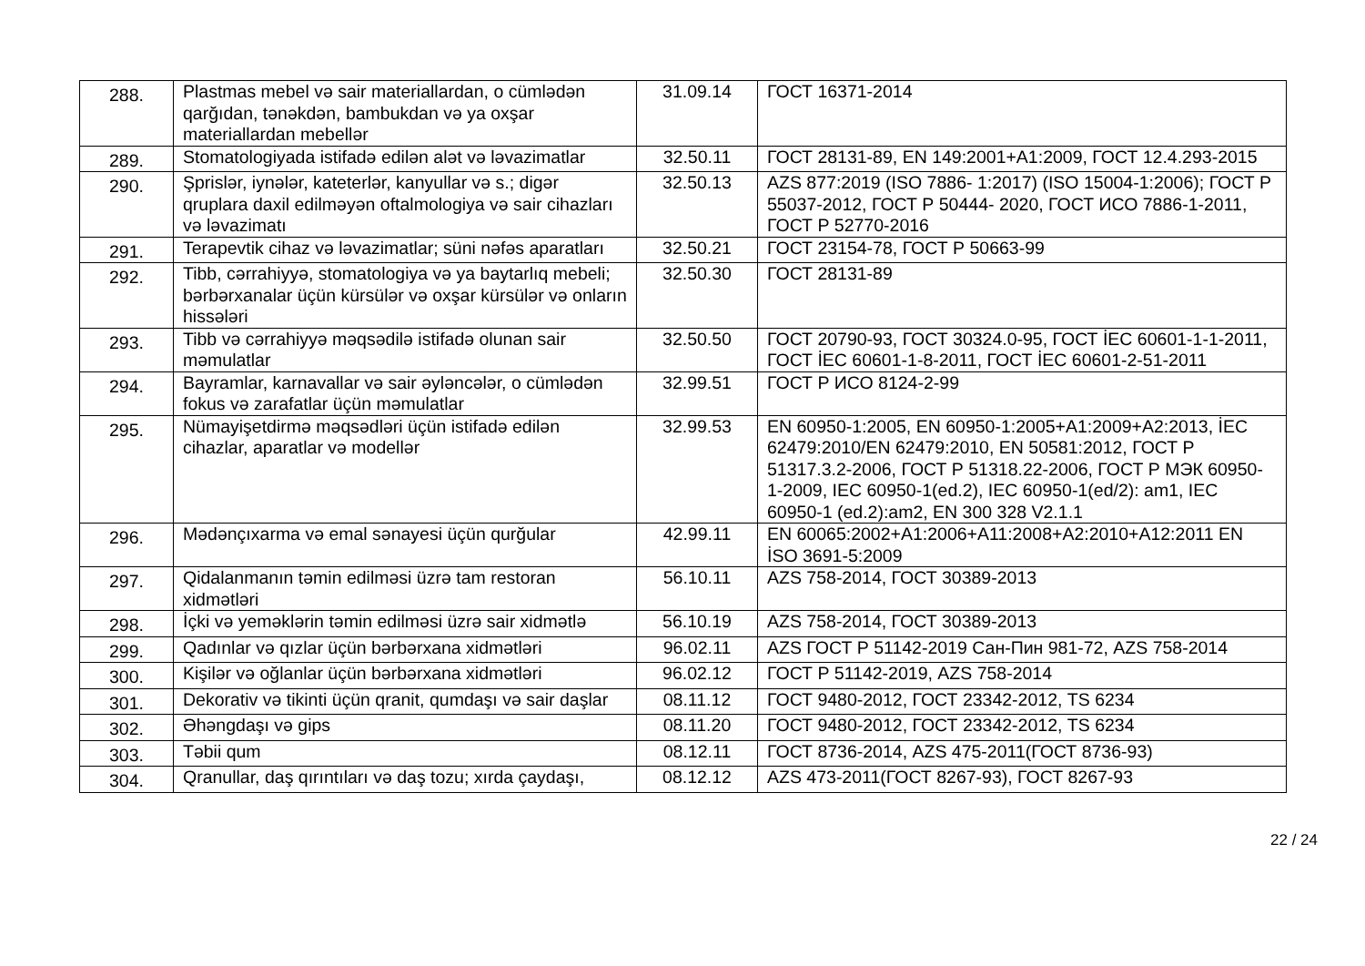| 288. | Plastmas mebel və sair materiallardan, o cümlədən qarğıdan, tənəkdən, bambukdan və ya oxşar materiallardan mebellər | 31.09.14 | ГОСТ 16371-2014 |
| 289. | Stomatologiyada istifadə edilən alət və ləvazimatlar | 32.50.11 | ГОСТ 28131-89, EN 149:2001+A1:2009, ГОСТ 12.4.293-2015 |
| 290. | Şprislər, iynələr, kateterlər, kanyullar və s.; digər qruplara daxil edilməyən oftalmologiya və sair cihazları və ləvazimatı | 32.50.13 | AZS 877:2019 (ISO 7886- 1:2017) (ISO 15004-1:2006); ГОСТ Р 55037-2012, ГОСТ Р 50444- 2020, ГОСТ ИСО 7886-1-2011, ГОСТ Р 52770-2016 |
| 291. | Terapevtik cihaz və ləvazimatlar; süni nəfəs aparatları | 32.50.21 | ГОСТ 23154-78, ГОСТ Р 50663-99 |
| 292. | Tibb, cərrahiyyə, stomatologiya və ya baytarlıq mebeli; bərbərxanalar üçün kürsülər və oxşar kürsülər və onların hissələri | 32.50.30 | ГОСТ 28131-89 |
| 293. | Tibb və cərrahiyyə məqsədilə istifadə olunan sair məmulatlar | 32.50.50 | ГОСТ 20790-93, ГОСТ 30324.0-95, ГОСТ İEC 60601-1-1-2011, ГОСТ İEC 60601-1-8-2011, ГОСТ İEC 60601-2-51-2011 |
| 294. | Bayramlar, karnavallar və sair əyləncələr, o cümlədən fokus və zarafatlar üçün məmulatlar | 32.99.51 | ГОСТ Р ИСО 8124-2-99 |
| 295. | Nümayişetdirmə məqsədləri üçün istifadə edilən cihazlar, aparatlar və modellər | 32.99.53 | EN 60950-1:2005, EN 60950-1:2005+A1:2009+A2:2013, İEC 62479:2010/EN 62479:2010, EN 50581:2012, ГОСТ Р 51317.3.2-2006, ГОСТ Р 51318.22-2006, ГОСТ Р МЭК 60950-1-2009, IEC 60950-1(ed.2), IEC 60950-1(ed/2): am1, IEC 60950-1 (ed.2):am2, EN 300 328 V2.1.1 |
| 296. | Mədənçıxarma və emal sənayesi üçün qurğular | 42.99.11 | EN 60065:2002+A1:2006+A11:2008+A2:2010+A12:2011 EN İSO 3691-5:2009 |
| 297. | Qidalanmanın təmin edilməsi üzrə tam restoran xidmətləri | 56.10.11 | AZS 758-2014, ГОСТ 30389-2013 |
| 298. | İçki və yeməklərin təmin edilməsi üzrə sair xidmətlə | 56.10.19 | AZS 758-2014, ГОСТ 30389-2013 |
| 299. | Qadınlar və qızlar üçün bərbərxana xidmətləri | 96.02.11 | AZS ГОСТ Р 51142-2019 Сан-Пин 981-72, AZS 758-2014 |
| 300. | Kişilər və oğlanlar üçün bərbərxana xidmətləri | 96.02.12 | ГОСТ Р 51142-2019, AZS 758-2014 |
| 301. | Dekorativ və tikinti üçün qranit, qumdaşı və sair daşlar | 08.11.12 | ГОСТ 9480-2012, ГОСТ 23342-2012, TS 6234 |
| 302. | Əhəngdaşı və gips | 08.11.20 | ГОСТ 9480-2012, ГОСТ 23342-2012, TS 6234 |
| 303. | Təbii qum | 08.12.11 | ГОСТ 8736-2014, AZS 475-2011(ГОСТ 8736-93) |
| 304. | Qranullar, daş qırıntıları və daş tozu; xırda çaydaşı, | 08.12.12 | AZS 473-2011(ГОСТ 8267-93), ГОСТ 8267-93 |
22 / 24